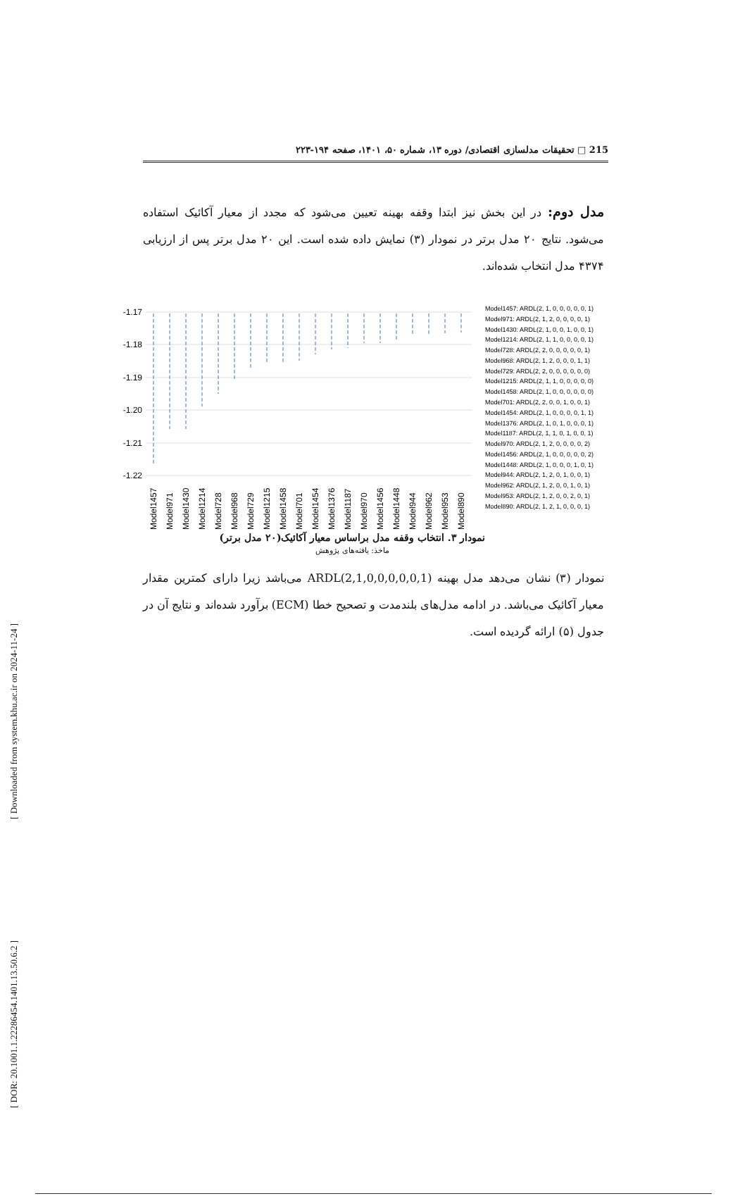215 □ تحقیقات مدلسازی اقتصادی/ دوره ۱۳، شماره ۵۰، ۱۴۰۱، صفحه ۱۹۴-۲۲۳
مدل دوم: در این بخش نیز ابتدا وقفه بهینه تعیین می‌شود که مجدد از معیار آکائیک استفاده می‌شود. نتایج ۲۰ مدل برتر در نمودار (۳) نمایش داده شده است. این ۲۰ مدل برتر پس از ارزیابی ۴۳۷۴ مدل انتخاب شده‌اند.
-1.17
-1.18
-1.19
-1.20
-1.21
-1.22
Model1457
Model971
Model1430
Model1214
Model728
Model968
Model729
Model1215
Model1458
Model701
Model1454
Model1376
Model1187
Model970
Model1456
Model1448
Model944
Model962
Model953
Model890
Model1457: ARDL(2, 1, 0, 0, 0, 0, 0, 1)
Model971: ARDL(2, 1, 2, 0, 0, 0, 0, 1)
Model1430: ARDL(2, 1, 0, 0, 1, 0, 0, 1)
Model1214: ARDL(2, 1, 1, 0, 0, 0, 0, 1)
Model728: ARDL(2, 2, 0, 0, 0, 0, 0, 1)
Model968: ARDL(2, 1, 2, 0, 0, 0, 1, 1)
Model729: ARDL(2, 2, 0, 0, 0, 0, 0, 0)
Model1215: ARDL(2, 1, 1, 0, 0, 0, 0, 0)
Model1458: ARDL(2, 1, 0, 0, 0, 0, 0, 0)
Model701: ARDL(2, 2, 0, 0, 1, 0, 0, 1)
Model1454: ARDL(2, 1, 0, 0, 0, 0, 1, 1)
Model1376: ARDL(2, 1, 0, 1, 0, 0, 0, 1)
Model1187: ARDL(2, 1, 1, 0, 1, 0, 0, 1)
Model970: ARDL(2, 1, 2, 0, 0, 0, 0, 2)
Model1456: ARDL(2, 1, 0, 0, 0, 0, 0, 2)
Model1448: ARDL(2, 1, 0, 0, 0, 1, 0, 1)
Model944: ARDL(2, 1, 2, 0, 1, 0, 0, 1)
Model962: ARDL(2, 1, 2, 0, 0, 1, 0, 1)
Model953: ARDL(2, 1, 2, 0, 0, 2, 0, 1)
Model890: ARDL(2, 1, 2, 1, 0, 0, 0, 1)
نمودار ۳. انتخاب وقفه مدل براساس معیار آکائیک(۲۰ مدل برتر)
ماخذ: یافته‌های پژوهش
نمودار (۳) نشان می‌دهد مدل بهینه ARDL(2,1,0,0,0,0,0,1) می‌باشد زیرا دارای کمترین مقدار معیار آکائیک می‌باشد. در ادامه مدل‌های بلندمدت و تصحیح خطا (ECM) برآورد شده‌اند و نتایج آن در جدول (۵) ارائه گردیده است.
[ Downloaded from system.khu.ac.ir on 2024-11-24 ]
[ DOR: 20.1001.1.22286454.1401.13.50.6.2 ]